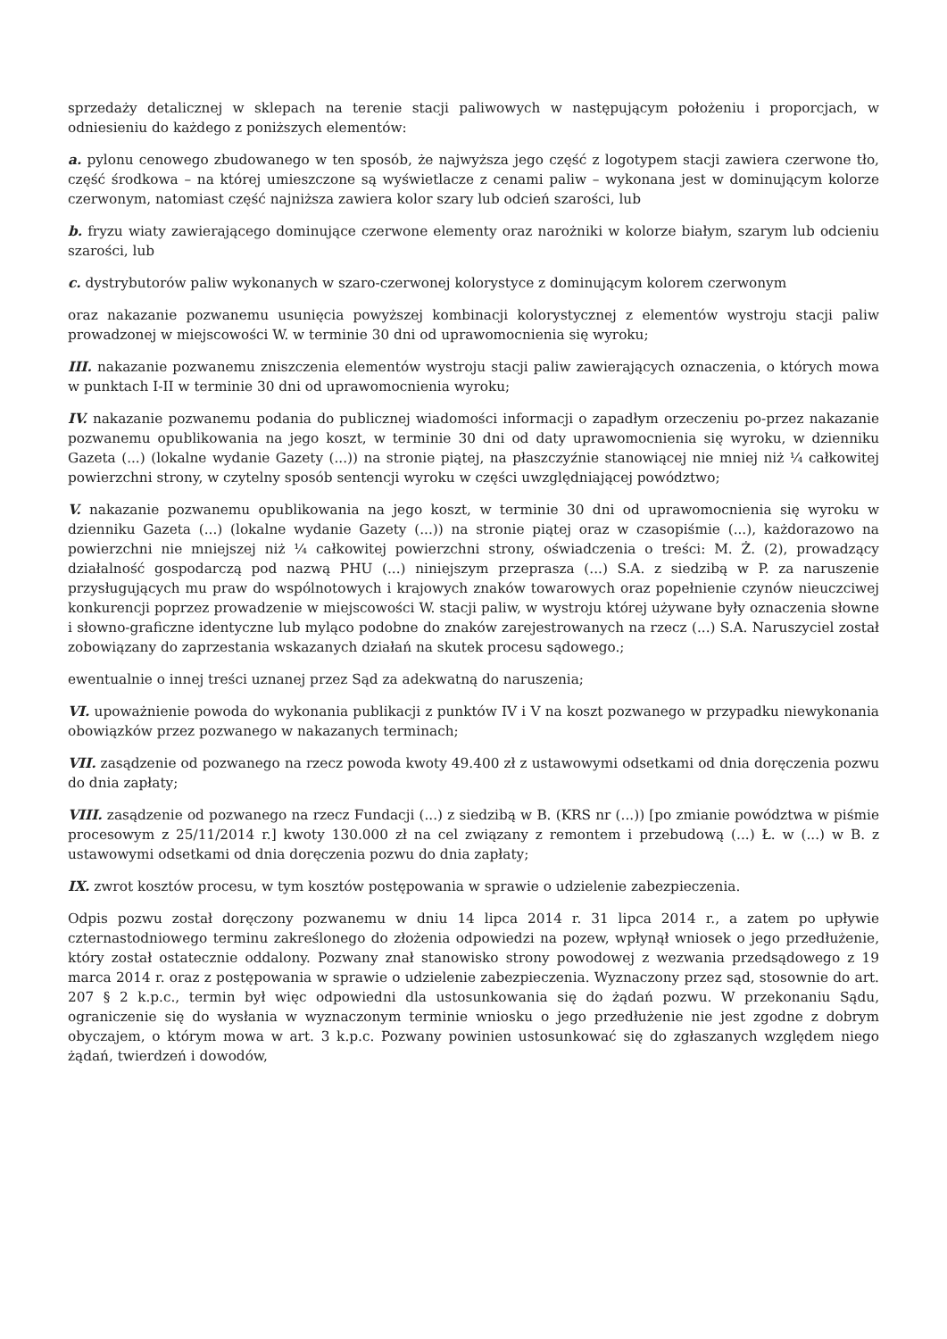sprzedaży detalicznej w sklepach na terenie stacji paliwowych w następującym położeniu i proporcjach, w odniesieniu do każdego z poniższych elementów:
a. pylonu cenowego zbudowanego w ten sposób, że najwyższa jego część z logotypem stacji zawiera czerwone tło, część środkowa – na której umieszczone są wyświetlacze z cenami paliw – wykonana jest w dominującym kolorze czerwonym, natomiast część najniższa zawiera kolor szary lub odcień szarości, lub
b. fryzu wiaty zawierającego dominujące czerwone elementy oraz narożniki w kolorze białym, szarym lub odcieniu szarości, lub
c. dystrybutorów paliw wykonanych w szaro-czerwonej kolorystyce z dominującym kolorem czerwonym
oraz nakazanie pozwanemu usunięcia powyższej kombinacji kolorystycznej z elementów wystroju stacji paliw prowadzonej w miejscowości W. w terminie 30 dni od uprawomocnienia się wyroku;
III. nakazanie pozwanemu zniszczenia elementów wystroju stacji paliw zawierających oznaczenia, o których mowa w punktach I-II w terminie 30 dni od uprawomocnienia wyroku;
IV. nakazanie pozwanemu podania do publicznej wiadomości informacji o zapadłym orzeczeniu po-przez nakazanie pozwanemu opublikowania na jego koszt, w terminie 30 dni od daty uprawomocnienia się wyroku, w dzienniku Gazeta (...) (lokalne wydanie Gazety (...)) na stronie piątej, na płaszczyźnie stanowiącej nie mniej niż ¼ całkowitej powierzchni strony, w czytelny sposób sentencji wyroku w części uwzględniającej powództwo;
V. nakazanie pozwanemu opublikowania na jego koszt, w terminie 30 dni od uprawomocnienia się wyroku w dzienniku Gazeta (...) (lokalne wydanie Gazety (...)) na stronie piątej oraz w czasopiśmie (...), każdorazowo na powierzchni nie mniejszej niż ¼ całkowitej powierzchni strony, oświadczenia o treści: M. Ż. (2), prowadzący działalność gospodarczą pod nazwą PHU (...) niniejszym przeprasza (...) S.A. z siedzibą w P. za naruszenie przysługujących mu praw do wspólnotowych i krajowych znaków towarowych oraz popełnienie czynów nieuczciwej konkurencji poprzez prowadzenie w miejscowości W. stacji paliw, w wystroju której używane były oznaczenia słowne i słowno-graficzne identyczne lub myląco podobne do znaków zarejestrowanych na rzecz (...) S.A. Naruszyciel został zobowiązany do zaprzestania wskazanych działań na skutek procesu sądowego.;
ewentualnie o innej treści uznanej przez Sąd za adekwatną do naruszenia;
VI. upoważnienie powoda do wykonania publikacji z punktów IV i V na koszt pozwanego w przypadku niewykonania obowiązków przez pozwanego w nakazanych terminach;
VII. zasądzenie od pozwanego na rzecz powoda kwoty 49.400 zł z ustawowymi odsetkami od dnia doręczenia pozwu do dnia zapłaty;
VIII. zasądzenie od pozwanego na rzecz Fundacji (...) z siedzibą w B. (KRS nr (...)) [po zmianie powództwa w piśmie procesowym z 25/11/2014 r.] kwoty 130.000 zł na cel związany z remontem i przebudową (...) Ł. w (...) w B. z ustawowymi odsetkami od dnia doręczenia pozwu do dnia zapłaty;
IX. zwrot kosztów procesu, w tym kosztów postępowania w sprawie o udzielenie zabezpieczenia.
Odpis pozwu został doręczony pozwanemu w dniu 14 lipca 2014 r. 31 lipca 2014 r., a zatem po upływie czternastodniowego terminu zakreślonego do złożenia odpowiedzi na pozew, wpłynął wniosek o jego przedłużenie, który został ostatecznie oddalony. Pozwany znał stanowisko strony powodowej z wezwania przedsądowego z 19 marca 2014 r. oraz z postępowania w sprawie o udzielenie zabezpieczenia. Wyznaczony przez sąd, stosownie do art. 207 § 2 k.p.c., termin był więc odpowiedni dla ustosunkowania się do żądań pozwu. W przekonaniu Sądu, ograniczenie się do wysłania w wyznaczonym terminie wniosku o jego przedłużenie nie jest zgodne z dobrym obyczajem, o którym mowa w art. 3 k.p.c. Pozwany powinien ustosunkować się do zgłaszanych względem niego żądań, twierdzeń i dowodów,